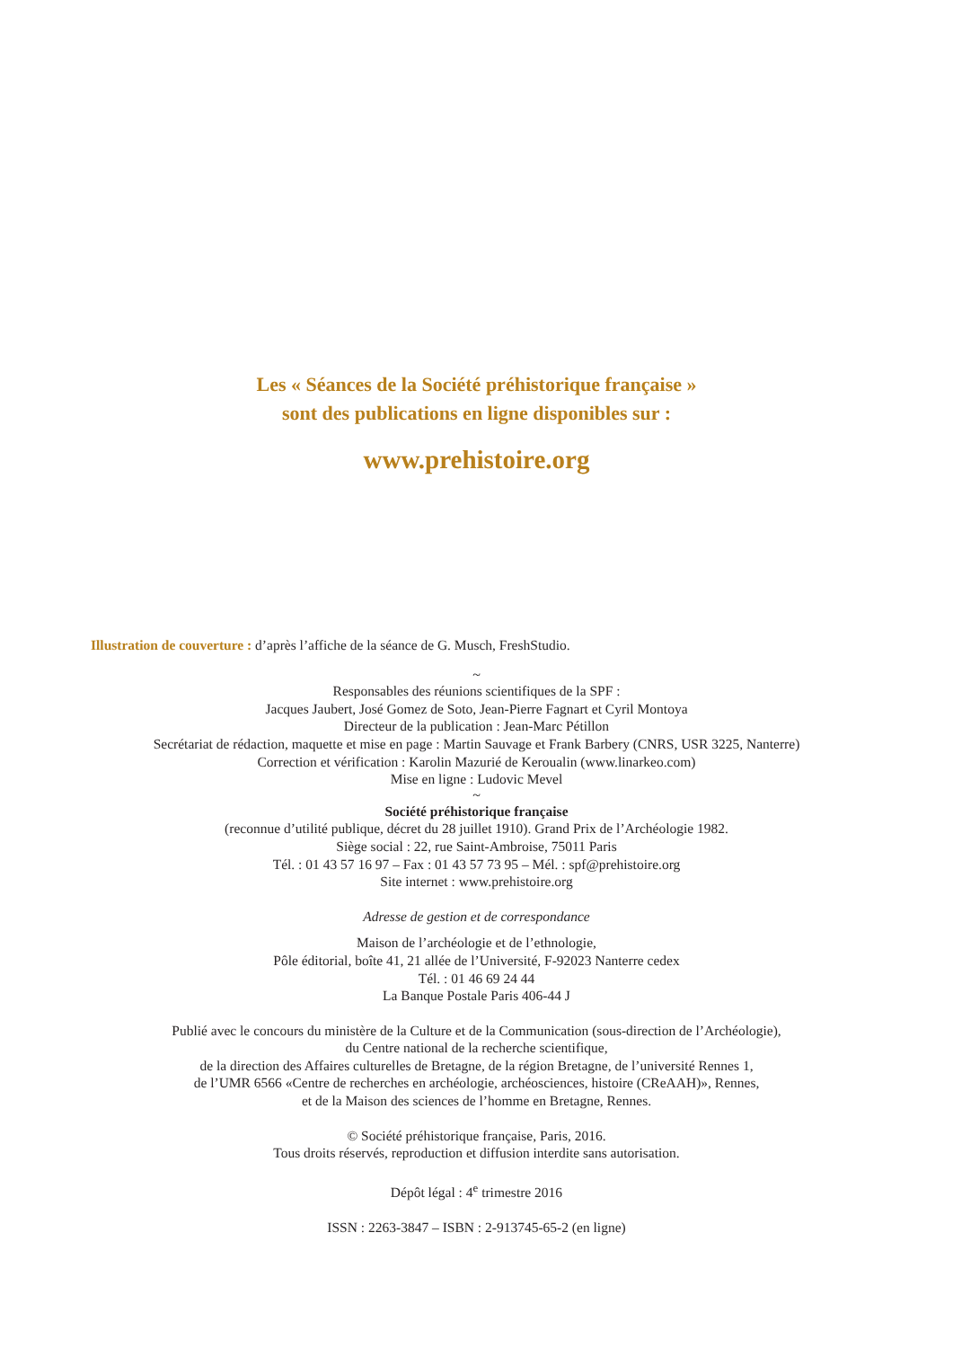Les « Séances de la Société préhistorique française »
sont des publications en ligne disponibles sur :
www.prehistoire.org
Illustration de couverture : d’après l’affiche de la séance de G. Musch, FreshStudio.
~
Responsables des réunions scientifiques de la SPF :
Jacques Jaubert, José Gomez de Soto, Jean-Pierre Fagnart et Cyril Montoya
Directeur de la publication : Jean-Marc Pétillon
Secrétariat de rédaction, maquette et mise en page : Martin Sauvage et Frank Barbery (CNRS, USR 3225, Nanterre)
Correction et vérification : Karolin Mazurié de Keroualin (www.linarkeo.com)
Mise en ligne : Ludovic Mevel
~
Société préhistorique française
(reconnue d’utilité publique, décret du 28 juillet 1910). Grand Prix de l’Archéologie 1982.
Siège social : 22, rue Saint-Ambroise, 75011 Paris
Tél. : 01 43 57 16 97 – Fax : 01 43 57 73 95 – Mél. : spf@prehistoire.org
Site internet : www.prehistoire.org
Adresse de gestion et de correspondance
Maison de l’archéologie et de l’ethnologie,
Pôle éditorial, boîte 41, 21 allée de l’Université, F-92023 Nanterre cedex
Tél. : 01 46 69 24 44
La Banque Postale Paris 406-44 J
Publié avec le concours du ministère de la Culture et de la Communication (sous-direction de l’Archéologie),
du Centre national de la recherche scientifique,
de la direction des Affaires culturelles de Bretagne, de la région Bretagne, de l’université Rennes 1,
de l’UMR 6566 «Centre de recherches en archéologie, archéosciences, histoire (CReAAH)», Rennes,
et de la Maison des sciences de l’homme en Bretagne, Rennes.
© Société préhistorique française, Paris, 2016.
Tous droits réservés, reproduction et diffusion interdite sans autorisation.
Dépôt légal : 4<sup>e</sup> trimestre 2016
ISSN : 2263-3847 – ISBN : 2-913745-65-2 (en ligne)